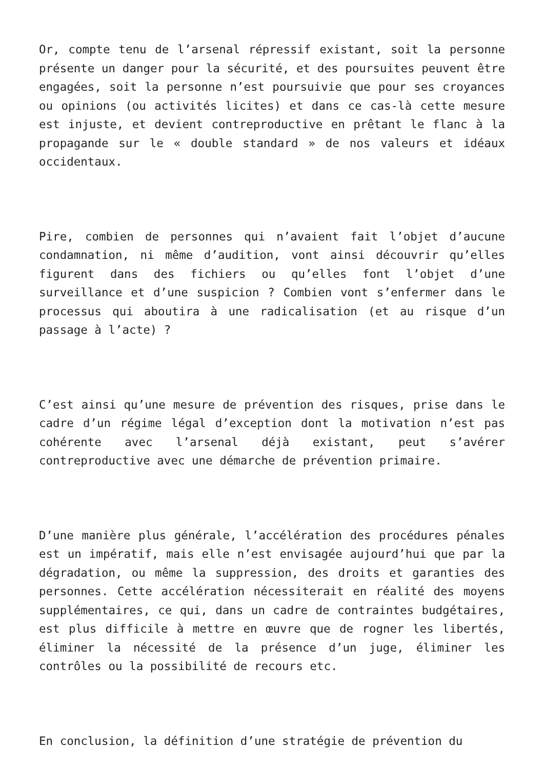Or, compte tenu de l’arsenal répressif existant, soit la personne présente un danger pour la sécurité, et des poursuites peuvent être engagées, soit la personne n’est poursuivie que pour ses croyances ou opinions (ou activités licites) et dans ce cas-là cette mesure est injuste, et devient contreproductive en prêtant le flanc à la propagande sur le « double standard » de nos valeurs et idéaux occidentaux.
Pire, combien de personnes qui n’avaient fait l’objet d’aucune condamnation, ni même d’audition, vont ainsi découvrir qu’elles figurent dans des fichiers ou qu’elles font l’objet d’une surveillance et d’une suspicion ? Combien vont s’enfermer dans le processus qui aboutira à une radicalisation (et au risque d’un passage à l’acte) ?
C’est ainsi qu’une mesure de prévention des risques, prise dans le cadre d’un régime légal d’exception dont la motivation n’est pas cohérente avec l’arsenal déjà existant, peut s’avérer contreproductive avec une démarche de prévention primaire.
D’une manière plus générale, l’accélération des procédures pénales est un impératif, mais elle n’est envisagée aujourd’hui que par la dégradation, ou même la suppression, des droits et garanties des personnes. Cette accélération nécessiterait en réalité des moyens supplémentaires, ce qui, dans un cadre de contraintes budgétaires, est plus difficile à mettre en œuvre que de rogner les libertés, éliminer la nécessité de la présence d’un juge, éliminer les contrôles ou la possibilité de recours etc.
En conclusion, la définition d’une stratégie de prévention du